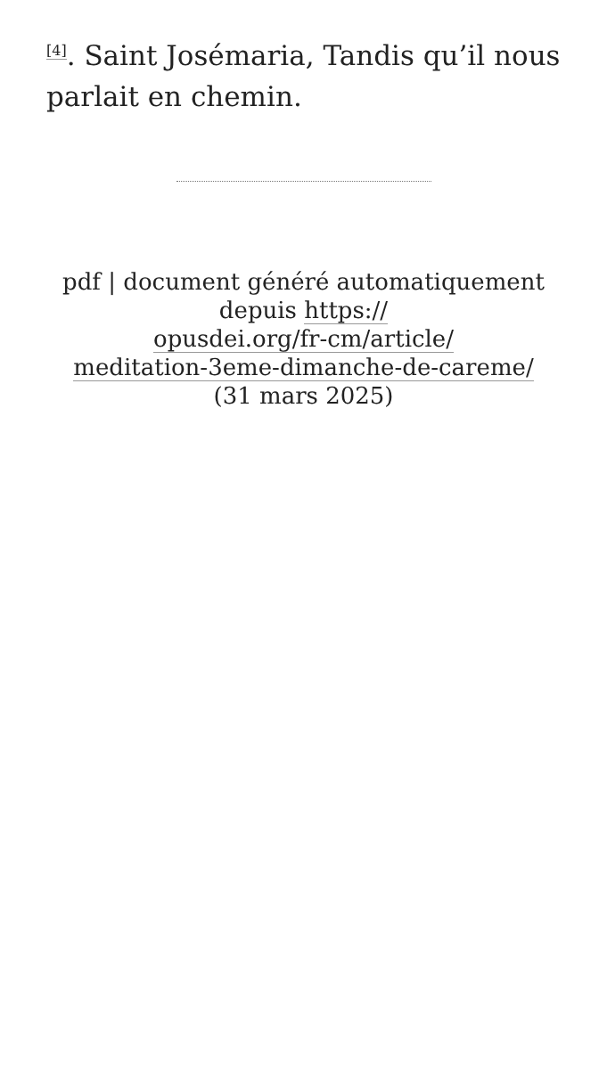<sup>[4]</sup>. Saint Josémaria, Tandis qu’il nous parlait en chemin.
pdf | document généré automatiquement depuis https://
opusdei.org/fr-cm/article/
meditation-3eme-dimanche-de-careme/
(31 mars 2025)